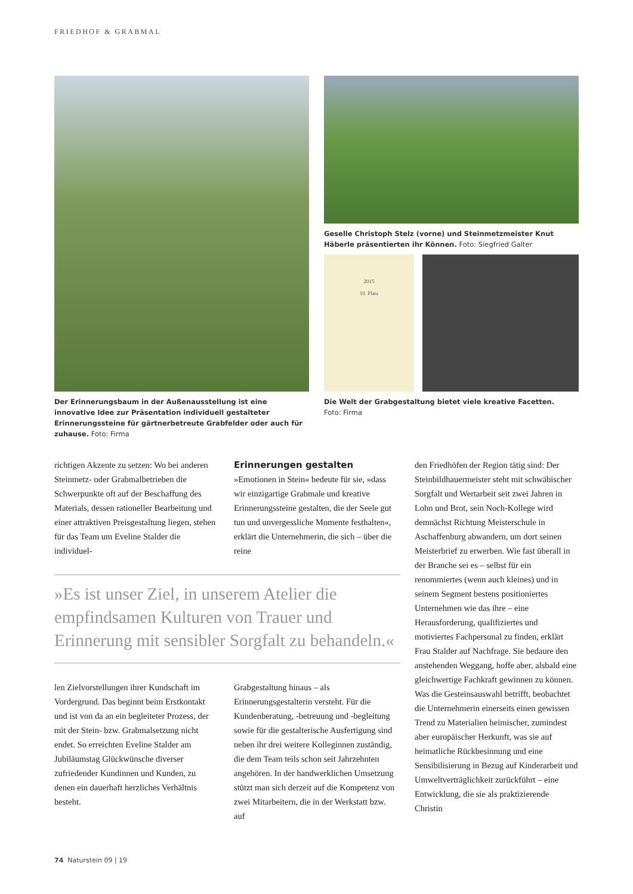FRIEDHOF & GRABMAL
Der Erinnerungsbaum in der Außenausstellung ist eine innovative Idee zur Präsentation individuell gestalteter Erinnerungssteine für gärtnerbetreute Grabfelder oder auch für zuhause. Foto: Firma
Geselle Christoph Stelz (vorne) und Steinmetzmeister Knut Häberle präsentierten ihr Können. Foto: Siegfried Galter
2015
10. Platz
Die Welt der Grabgestaltung bietet viele kreative Facetten.
Foto: Firma
richtigen Akzente zu setzen: Wo bei anderen Steinmetz- oder Grabmalbetrieben die Schwerpunkte oft auf der Beschaffung des Materials, dessen rationeller Bearbeitung und einer attraktiven Preisgestaltung liegen, stehen für das Team um Eveline Stalder die individuel-
Erinnerungen gestalten
»Emotionen in Stein« bedeute für sie, »dass wir einzigartige Grabmale und kreative Erinnerungssteine gestalten, die der Seele gut tun und unvergessliche Momente festhalten«, erklärt die Unternehmerin, die sich – über die reine
»Es ist unser Ziel, in unserem Atelier die empfindsamen Kulturen von Trauer und Erinnerung mit sensibler Sorgfalt zu behandeln.«
len Zielvorstellungen ihrer Kundschaft im Vordergrund. Das beginnt beim Erstkontakt und ist von da an ein begleiteter Prozess, der mit der Stein- bzw. Grabmalsetzung nicht endet. So erreichten Eveline Stalder am Jubiläumstag Glückwünsche diverser zufriedender Kundinnen und Kunden, zu denen ein dauerhaft herzliches Verhältnis besteht.
Grabgestaltung hinaus – als Erinnerungsgestalterin versteht. Für die Kundenberatung, -betreuung und -begleitung sowie für die gestalterische Ausfertigung sind neben ihr drei weitere Kolleginnen zuständig, die dem Team teils schon seit Jahrzehnten angehören. In der handwerklichen Umsetzung stützt man sich derzeit auf die Kompetenz von zwei Mitarbeitern, die in der Werkstatt bzw. auf
den Friedhöfen der Region tätig sind: Der Steinbildhauermeister steht mit schwäbischer Sorgfalt und Wertarbeit seit zwei Jahren in Lohn und Brot, sein Noch-Kollege wird demnächst Richtung Meisterschule in Aschaffenburg abwandern, um dort seinen Meisterbrief zu erwerben. Wie fast überall in der Branche sei es – selbst für ein renommiertes (wenn auch kleines) und in seinem Segment bestens positioniertes Unternehmen wie das ihre – eine Herausforderung, qualifiziertes und motiviertes Fachpersonal zu finden, erklärt Frau Stalder auf Nachfrage. Sie bedaure den anstehenden Weggang, hoffe aber, alsbald eine gleichwertige Fachkraft gewinnen zu können.
Was die Gesteinsauswahl betrifft, beobachtet die Unternehmerin einerseits einen gewissen Trend zu Materialien heimischer, zumindest aber europäischer Herkunft, was sie auf heimatliche Rückbesinnung und eine Sensibilisierung in Bezug auf Kinderarbeit und Umweltverträglichkeit zurückführt – eine Entwicklung, die sie als praktizierende Christin
74 Naturstein 09 | 19